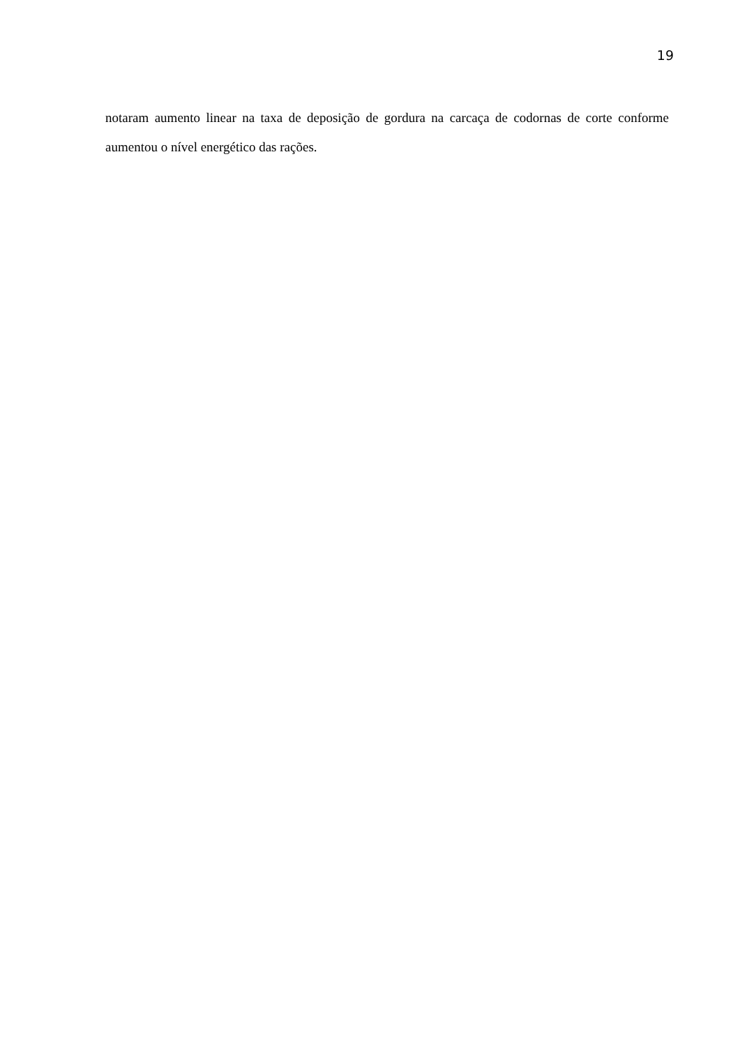19
notaram aumento linear na taxa de deposição de gordura na carcaça de codornas de corte conforme aumentou o nível energético das rações.